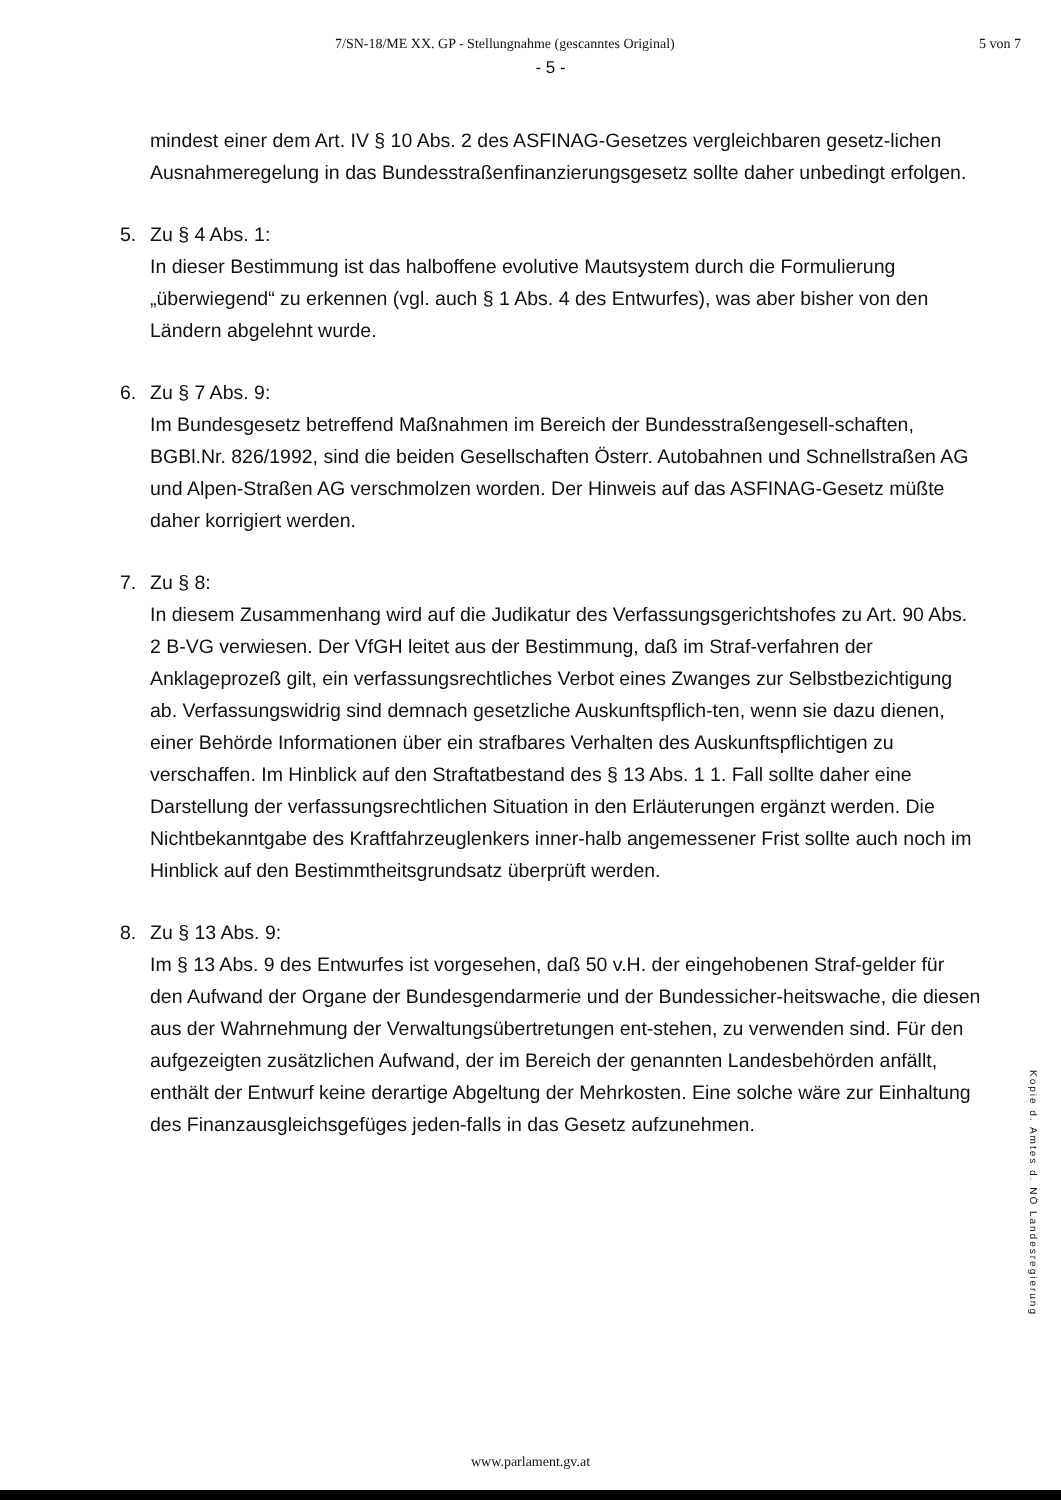7/SN-18/ME XX. GP - Stellungnahme (gescanntes Original) 5 von 7
- 5 -
mindest einer dem Art. IV § 10 Abs. 2 des ASFINAG-Gesetzes vergleichbaren gesetz-lichen Ausnahmeregelung in das Bundesstraßenfinanzierungsgesetz sollte daher unbedingt erfolgen.
5. Zu § 4 Abs. 1:
In dieser Bestimmung ist das halboffene evolutive Mautsystem durch die Formulierung „überwiegend“ zu erkennen (vgl. auch § 1 Abs. 4 des Entwurfes), was aber bisher von den Ländern abgelehnt wurde.
6. Zu § 7 Abs. 9:
Im Bundesgesetz betreffend Maßnahmen im Bereich der Bundesstraßengesell-schaften, BGBl.Nr. 826/1992, sind die beiden Gesellschaften Österr. Autobahnen und Schnellstraßen AG und Alpen-Straßen AG verschmolzen worden. Der Hinweis auf das ASFINAG-Gesetz müßte daher korrigiert werden.
7. Zu § 8:
In diesem Zusammenhang wird auf die Judikatur des Verfassungsgerichtshofes zu Art. 90 Abs. 2 B-VG verwiesen. Der VfGH leitet aus der Bestimmung, daß im Straf-verfahren der Anklageprozeß gilt, ein verfassungsrechtliches Verbot eines Zwanges zur Selbstbezichtigung ab. Verfassungswidrig sind demnach gesetzliche Auskunftspflich-ten, wenn sie dazu dienen, einer Behörde Informationen über ein strafbares Verhalten des Auskunftspflichtigen zu verschaffen. Im Hinblick auf den Straftatbestand des § 13 Abs. 1 1. Fall sollte daher eine Darstellung der verfassungsrechtlichen Situation in den Erläuterungen ergänzt werden. Die Nichtbekanntgabe des Kraftfahrzeuglenkers inner-halb angemessener Frist sollte auch noch im Hinblick auf den Bestimmtheitsgrundsatz überprüft werden.
8. Zu § 13 Abs. 9:
Im § 13 Abs. 9 des Entwurfes ist vorgesehen, daß 50 v.H. der eingehobenen Straf-gelder für den Aufwand der Organe der Bundesgendarmerie und der Bundessicher-heitswache, die diesen aus der Wahrnehmung der Verwaltungsübertretungen ent-stehen, zu verwenden sind. Für den aufgezeigten zusätzlichen Aufwand, der im Bereich der genannten Landesbehörden anfällt, enthält der Entwurf keine derartige Abgeltung der Mehrkosten. Eine solche wäre zur Einhaltung des Finanzausgleichsgefüges jeden-falls in das Gesetz aufzunehmen.
Kopie d. Amtes d. NÖ Landesregierung
www.parlament.gv.at